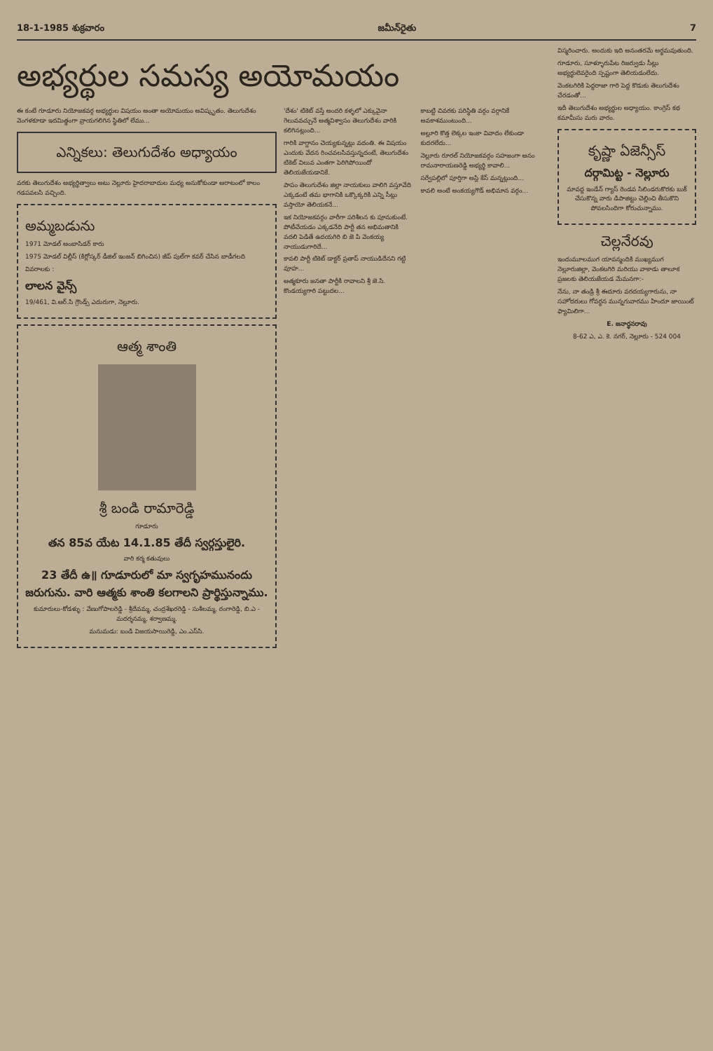18-1-1985 శుక్రవారం జమీన్‌రైతు 7
అభ్యర్థుల సమస్య అయోమయం
ఈ కంటే గూడూరు నియోజకవర్గ అభ్యర్థుల విషయం అంతా అయోమయం అవిష్కృతం. తెలుగుదేశం వెంగళకూడా ఇదమిత్థంగా వ్రాయగలిగిన స్థితిలో లేము...
ఎన్నికలు: తెలుగుదేశం అధ్యాయం
వరకు తెలుగుదేశం అభ్యర్థిత్వాలు అటు నెల్లూరు హైదరాబాదుల మధ్య అనుకోకుండా ఆరాటంలో కాలం గడపవలసి వచ్చింది.
అమ్మబడును
1971 మోడల్ అంబాసిడర్ కారు
1975 మోడల్ విల్లీస్ (కిర్లోస్కర్ డీజిల్ ఇంజన్ బిగించిన) జీప్ పుల్‌గా కవర్ చేసిన బాడీగలది
వివరాలకు :
లాలన వైన్స్
19/461, వి.ఆర్.సి గ్రౌండ్స్ ఎదురుగా, నెల్లూరు.
ఆత్మ శాంతి
శ్రీ బండి రామారెడ్డి
గూడూరు
తన 85వ యేట 14.1.85 తేదీ స్వర్గస్తులైరి.
వారి కర్మ కతువులు
23 తేదీ ఉ॥ గూడూరులో మా స్వగృహమునందు జరుగును. వారి ఆత్మకు శాంతి కలగాలని ప్రార్థిస్తున్నాము.
కుమారులు-కోడళ్ళు : వేణుగోపాలరెడ్డి - శ్రీదేవమ్మ, చంద్రశేఖరరెడ్డి - సుశీలమ్మ, రంగారెడ్డి, బి.ఎ - మదర్శనమ్మ, శర్వాణమ్మ.
మనుమడు: బండి విజయసాయిరెడ్డి, ఎం.ఎస్‌సి.
'దేశం' టికెట్ వస్తే అందరి కళ్ళలో ఎక్కువైనా గెలువవచ్చునే ఆత్మవిశ్వాసం తెలుగుదేశం వారికి కలిగినట్లుంది...
గారికి వాగ్దానం చెయ్యకున్నట్లు వదంతి. ఈ విషయం ఎందుకు వేదన రించవలసివస్తున్నదంటే, తెలుగుదేశం టికెట్ విలువ ఎంతగా పెరిగిపోయిందో తెలియజేయడానికే.
పాపం తెలుగుదేశం జిల్లా నాయకులు వాలిగి వస్తూవేది ఎక్కడంటే తమ భాగానికి ఒక్కొక్కరికి ఎన్ని సీట్లు వస్తాయో తెలియకనే...
ఇక నియోజకవర్గం వారీగా పరిశీలన కు పూనుకుంటే. పోటీచేయడం ఎక్కడనేది పార్టీ తన అభిమతానికి వదలి పెడితే ఉదయగిరి బి జె పి వెంకయ్య నాయుడుగారిదే...
కావలి పార్టీ టికెట్ డాక్టర్ ప్రతాప్ నాయుడిదేనని గట్టి వూహ...
ఆత్మకూరు జనతా పార్టీకి రావాలని శ్రీ జె.సి. కొండయ్యగారి పట్టుదల...
కాబట్టి చివరకు పరిస్థితి వర్గం వర్గానికే అవకాశముంటుంది...
అల్లూరి కొత్త లెక్కల ఇంకా వివాదం లేకుండా కుదరలేదు...
నెల్లూరు రూరల్ నియోజకవర్గం సహజంగా ఆనం రామనారాయణరెడ్డి అభ్యర్థి కావాలి...
సర్వేపల్లిలో పూర్తిగా అస్లి కేస్ మన్నట్లుంది...
కావలి అంటే అంకయ్యగౌడ్ అభిమాన వర్గం...
విస్మరించారు. అందుకు ఇది అనంతరమే అర్థమవుతుంది.
గూడూరు, సూళ్ళూరుపేట రిజర్వుడు సీట్లు అభ్యర్థులెవరైంది స్పష్టంగా తెలియడంలేదు.
వెంకటగిరికి పెద్దరాజా గారి పెద్ద కొడుకు తెలుగుదేశం చేరడంతో...
ఇదీ తెలుగుదేశం అభ్యర్థుల అధ్యాయం. కాంగ్రెస్ కథ కమామీసు మరు వారం.
కృష్ణా ఏజెన్సీస్
దర్గామిట్ట - నెల్లూరు
మావద్ద ఇండేన్ గ్యాస్ రెండవ సిలిండరుకొరకు బుక్ చేసుకొన్న వారు డిపాజిట్టు చెల్లించి తీసుకొని పోవలసిందిగా కోరుచున్నాము.
చెల్లనేరవు
ఇందుమూలముగ యావన్మందికి ముఖ్యముగ నెల్లూరుజిల్లా, వెంకటగిరి మరియు వాకాడు తాలూక ప్రజలకు తెలియజేయడ మేమనగా:-
నేను, నా తండ్రి శ్రీ ఈదూరు వరదయ్యగారును, నా సహోదరులు గోవర్ధన మున్నగువారము హిందూ జాయింట్ ఫ్యామిలిగా...
E. జనార్ధనరావు
8-62 ఎ, ఎ. కె. నగర్, నెల్లూరు - 524 004